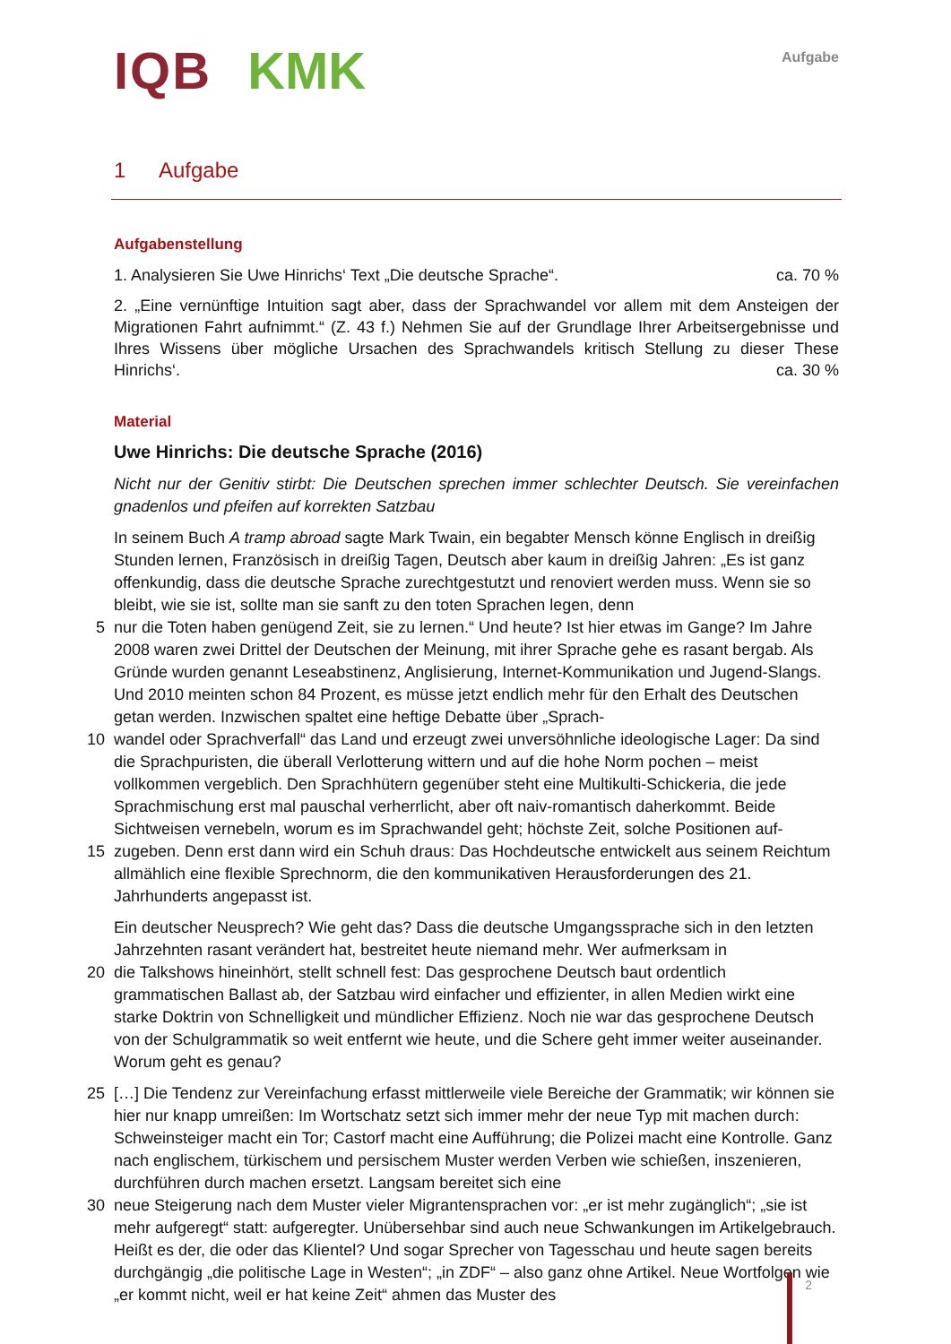IQB KMK
Aufgabe
1 Aufgabe
Aufgabenstellung
1. Analysieren Sie Uwe Hinrichs‘ Text „Die deutsche Sprache“. ca. 70 %
2. „Eine vernünftige Intuition sagt aber, dass der Sprachwandel vor allem mit dem Ansteigen der Migrationen Fahrt aufnimmt.“ (Z. 43 f.) Nehmen Sie auf der Grundlage Ihrer Arbeitsergebnisse und Ihres Wissens über mögliche Ursachen des Sprachwandels kritisch Stellung zu dieser These Hinrichs‘. ca. 30 %
Material
Uwe Hinrichs: Die deutsche Sprache (2016)
Nicht nur der Genitiv stirbt: Die Deutschen sprechen immer schlechter Deutsch. Sie vereinfachen gnadenlos und pfeifen auf korrekten Satzbau
In seinem Buch A tramp abroad sagte Mark Twain, ein begabter Mensch könne Englisch in dreißig Stunden lernen, Französisch in dreißig Tagen, Deutsch aber kaum in dreißig Jahren: „Es ist ganz offenkundig, dass die deutsche Sprache zurechtgestutzt und renoviert werden muss. Wenn sie so bleibt, wie sie ist, sollte man sie sanft zu den toten Sprachen legen, denn
5 nur die Toten haben genügend Zeit, sie zu lernen.“ Und heute? Ist hier etwas im Gange? Im Jahre 2008 waren zwei Drittel der Deutschen der Meinung, mit ihrer Sprache gehe es rasant bergab. Als Gründe wurden genannt Leseabstinenz, Anglisierung, Internet-Kommunikation und Jugend-Slangs. Und 2010 meinten schon 84 Prozent, es müsse jetzt endlich mehr für den Erhalt des Deutschen getan werden. Inzwischen spaltet eine heftige Debatte über „Sprach-
10 wandel oder Sprachverfall“ das Land und erzeugt zwei unversöhnliche ideologische Lager: Da sind die Sprachpuristen, die überall Verlotterung wittern und auf die hohe Norm pochen – meist vollkommen vergeblich. Den Sprachhütern gegenüber steht eine Multikulti-Schickeria, die jede Sprachmischung erst mal pauschal verherrlicht, aber oft naiv-romantisch daherkommt. Beide Sichtweisen vernebeln, worum es im Sprachwandel geht; höchste Zeit, solche Positionen auf-
15 zugeben. Denn erst dann wird ein Schuh draus: Das Hochdeutsche entwickelt aus seinem Reichtum allmählich eine flexible Sprechnorm, die den kommunikativen Herausforderungen des 21. Jahrhunderts angepasst ist.
Ein deutscher Neusprech? Wie geht das? Dass die deutsche Umgangssprache sich in den letzten Jahrzehnten rasant verändert hat, bestreitet heute niemand mehr. Wer aufmerksam in
20 die Talkshows hineinhört, stellt schnell fest: Das gesprochene Deutsch baut ordentlich grammatischen Ballast ab, der Satzbau wird einfacher und effizienter, in allen Medien wirkt eine starke Doktrin von Schnelligkeit und mündlicher Effizienz. Noch nie war das gesprochene Deutsch von der Schulgrammatik so weit entfernt wie heute, und die Schere geht immer weiter auseinander. Worum geht es genau?
25 […] Die Tendenz zur Vereinfachung erfasst mittlerweile viele Bereiche der Grammatik; wir können sie hier nur knapp umreißen: Im Wortschatz setzt sich immer mehr der neue Typ mit machen durch: Schweinsteiger macht ein Tor; Castorf macht eine Aufführung; die Polizei macht eine Kontrolle. Ganz nach englischem, türkischem und persischem Muster werden Verben wie schießen, inszenieren, durchführen durch machen ersetzt. Langsam bereitet sich eine
30 neue Steigerung nach dem Muster vieler Migrantensprachen vor: „er ist mehr zugänglich“; „sie ist mehr aufgeregt“ statt: aufgeregter. Unübersehbar sind auch neue Schwankungen im Artikelgebrauch. Heißt es der, die oder das Klientel? Und sogar Sprecher von Tagesschau und heute sagen bereits durchgängig „die politische Lage in Westen“; „in ZDF“ – also ganz ohne Artikel. Neue Wortfolgen wie „er kommt nicht, weil er hat keine Zeit“ ahmen das Muster des
2